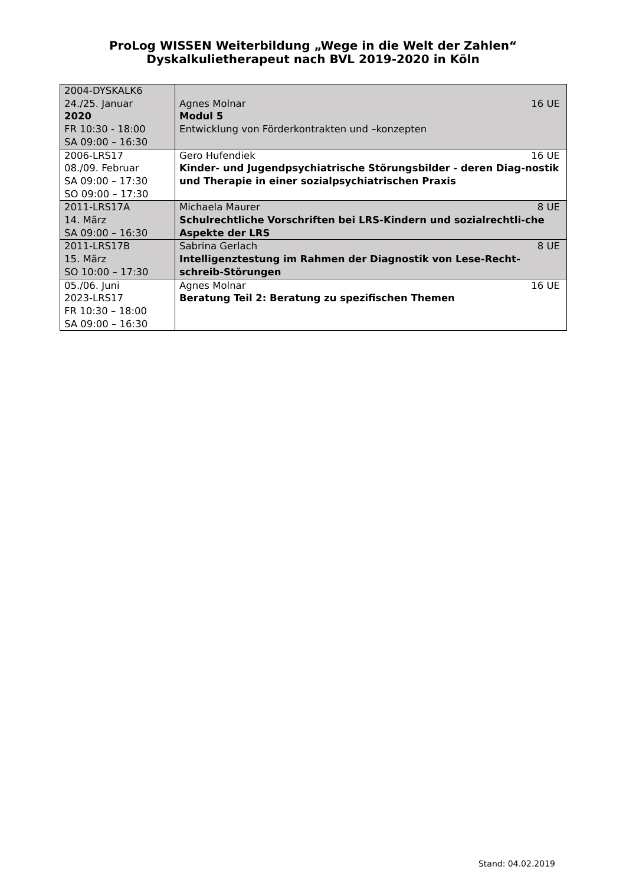ProLog WISSEN Weiterbildung „Wege in die Welt der Zahlen“
Dyskalkulietherapeut nach BVL 2019-2020 in Köln
| 2004-DYSKALK6 24./25. Januar 2020 FR 10:30 - 18:00 SA 09:00 – 16:30 | 16 UE Agnes Molnar Modul 5 Entwicklung von Förderkontrakten und –konzepten |
| 2006-LRS17 08./09. Februar SA 09:00 – 17:30 SO 09:00 – 17:30 | 16 UE Gero Hufendiek Kinder- und Jugendpsychiatrische Störungsbilder - deren Diag-nostik und Therapie in einer sozialpsychiatrischen Praxis |
| 2011-LRS17A 14. März SA 09:00 – 16:30 | 8 UE Michaela Maurer Schulrechtliche Vorschriften bei LRS-Kindern und sozialrechtli-che Aspekte der LRS |
| 2011-LRS17B 15. März SO 10:00 – 17:30 | 8 UE Sabrina Gerlach Intelligenztestung im Rahmen der Diagnostik von Lese-Recht-schreib-Störungen |
| 05./06. Juni 2023-LRS17 FR 10:30 – 18:00 SA 09:00 – 16:30 | 16 UE Agnes Molnar Beratung Teil 2: Beratung zu spezifischen Themen |
Stand: 04.02.2019